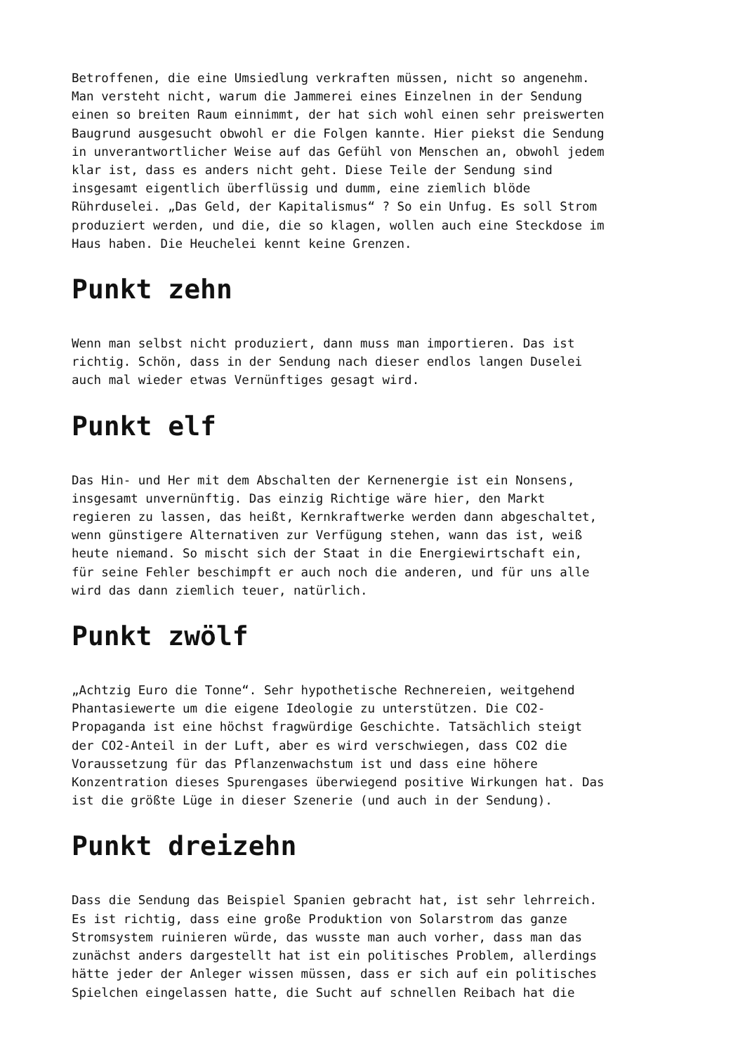Betroffenen, die eine Umsiedlung verkraften müssen, nicht so angenehm. Man versteht nicht, warum die Jammerei eines Einzelnen in der Sendung einen so breiten Raum einnimmt, der hat sich wohl einen sehr preiswerten Baugrund ausgesucht obwohl er die Folgen kannte. Hier piekst die Sendung in unverantwortlicher Weise auf das Gefühl von Menschen an, obwohl jedem klar ist, dass es anders nicht geht. Diese Teile der Sendung sind insgesamt eigentlich überflüssig und dumm, eine ziemlich blöde Rührduselei. „Das Geld, der Kapitalismus“ ? So ein Unfug. Es soll Strom produziert werden, und die, die so klagen, wollen auch eine Steckdose im Haus haben. Die Heuchelei kennt keine Grenzen.
Punkt zehn
Wenn man selbst nicht produziert, dann muss man importieren. Das ist richtig. Schön, dass in der Sendung nach dieser endlos langen Duselei auch mal wieder etwas Vernünftiges gesagt wird.
Punkt elf
Das Hin- und Her mit dem Abschalten der Kernenergie ist ein Nonsens, insgesamt unvernünftig. Das einzig Richtige wäre hier, den Markt regieren zu lassen, das heißt, Kernkraftwerke werden dann abgeschaltet, wenn günstigere Alternativen zur Verfügung stehen, wann das ist, weiß heute niemand. So mischt sich der Staat in die Energiewirtschaft ein, für seine Fehler beschimpft er auch noch die anderen, und für uns alle wird das dann ziemlich teuer, natürlich.
Punkt zwölf
„Achtzig Euro die Tonne“. Sehr hypothetische Rechnereien, weitgehend Phantasiewerte um die eigene Ideologie zu unterstützen. Die CO2- Propaganda ist eine höchst fragwürdige Geschichte. Tatsächlich steigt der CO2-Anteil in der Luft, aber es wird verschwiegen, dass CO2 die Voraussetzung für das Pflanzenwachstum ist und dass eine höhere Konzentration dieses Spurengases überwiegend positive Wirkungen hat. Das ist die größte Lüge in dieser Szenerie (und auch in der Sendung).
Punkt dreizehn
Dass die Sendung das Beispiel Spanien gebracht hat, ist sehr lehrreich. Es ist richtig, dass eine große Produktion von Solarstrom das ganze Stromsystem ruinieren würde, das wusste man auch vorher, dass man das zunächst anders dargestellt hat ist ein politisches Problem, allerdings hätte jeder der Anleger wissen müssen, dass er sich auf ein politisches Spielchen eingelassen hatte, die Sucht auf schnellen Reibach hat die